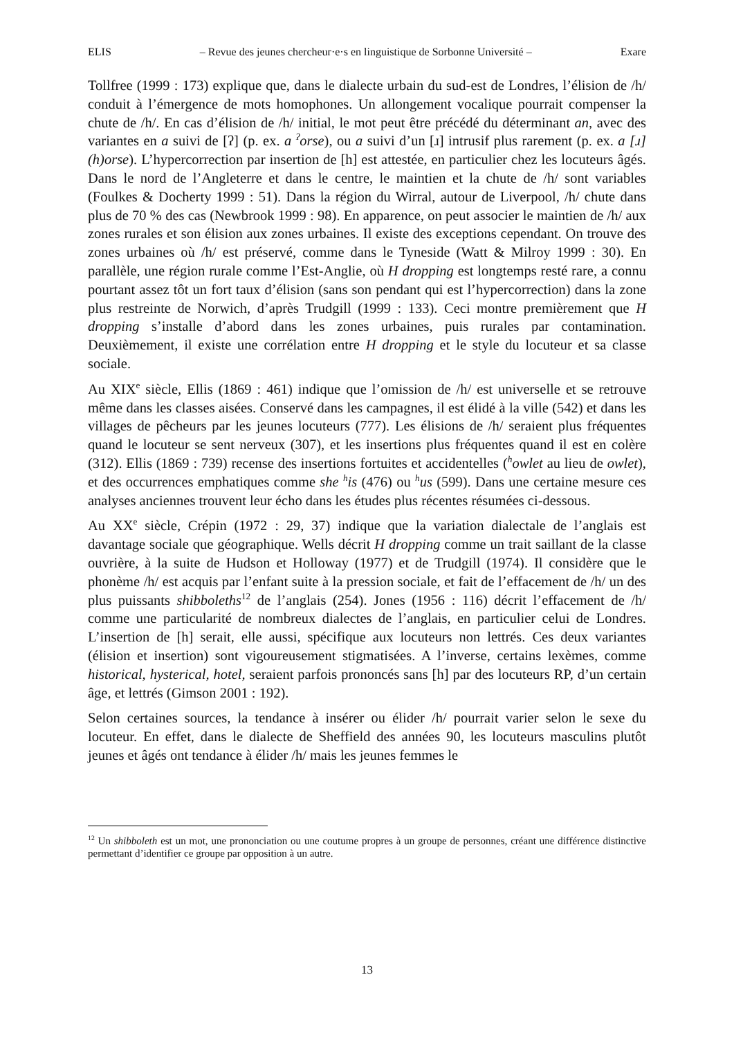ELIS – Revue des jeunes chercheur·e·s en linguistique de Sorbonne Université – Exare
Tollfree (1999 : 173) explique que, dans le dialecte urbain du sud-est de Londres, l’élision de /h/ conduit à l’émergence de mots homophones. Un allongement vocalique pourrait compenser la chute de /h/. En cas d’élision de /h/ initial, le mot peut être précédé du déterminant an, avec des variantes en a suivi de [ʔ] (p. ex. a <sup>ʔ</sup>orse), ou a suivi d’un [ɹ] intrusif plus rarement (p. ex. a [ɹ] (h)orse). L’hypercorrection par insertion de [h] est attestée, en particulier chez les locuteurs âgés. Dans le nord de l’Angleterre et dans le centre, le maintien et la chute de /h/ sont variables (Foulkes & Docherty 1999 : 51). Dans la région du Wirral, autour de Liverpool, /h/ chute dans plus de 70 % des cas (Newbrook 1999 : 98). En apparence, on peut associer le maintien de /h/ aux zones rurales et son élision aux zones urbaines. Il existe des exceptions cependant. On trouve des zones urbaines où /h/ est préservé, comme dans le Tyneside (Watt & Milroy 1999 : 30). En parallèle, une région rurale comme l’Est-Anglie, où H dropping est longtemps resté rare, a connu pourtant assez tôt un fort taux d’élision (sans son pendant qui est l’hypercorrection) dans la zone plus restreinte de Norwich, d’après Trudgill (1999 : 133). Ceci montre premièrement que H dropping s’installe d’abord dans les zones urbaines, puis rurales par contamination. Deuxièmement, il existe une corrélation entre H dropping et le style du locuteur et sa classe sociale.
Au XIX<sup>e</sup> siècle, Ellis (1869 : 461) indique que l’omission de /h/ est universelle et se retrouve même dans les classes aisées. Conservé dans les campagnes, il est élidé à la ville (542) et dans les villages de pêcheurs par les jeunes locuteurs (777). Les élisions de /h/ seraient plus fréquentes quand le locuteur se sent nerveux (307), et les insertions plus fréquentes quand il est en colère (312). Ellis (1869 : 739) recense des insertions fortuites et accidentelles (<sup>h</sup>owlet au lieu de owlet), et des occurrences emphatiques comme she <sup>h</sup>is (476) ou <sup>h</sup>us (599). Dans une certaine mesure ces analyses anciennes trouvent leur écho dans les études plus récentes résumées ci-dessous.
Au XX<sup>e</sup> siècle, Crépin (1972 : 29, 37) indique que la variation dialectale de l’anglais est davantage sociale que géographique. Wells décrit H dropping comme un trait saillant de la classe ouvrière, à la suite de Hudson et Holloway (1977) et de Trudgill (1974). Il considère que le phonème /h/ est acquis par l’enfant suite à la pression sociale, et fait de l’effacement de /h/ un des plus puissants shibboleths<sup>12</sup> de l’anglais (254). Jones (1956 : 116) décrit l’effacement de /h/ comme une particularité de nombreux dialectes de l’anglais, en particulier celui de Londres. L’insertion de [h] serait, elle aussi, spécifique aux locuteurs non lettrés. Ces deux variantes (élision et insertion) sont vigoureusement stigmatisées. A l’inverse, certains lexèmes, comme historical, hysterical, hotel, seraient parfois prononcés sans [h] par des locuteurs RP, d’un certain âge, et lettrés (Gimson 2001 : 192).
Selon certaines sources, la tendance à insérer ou élider /h/ pourrait varier selon le sexe du locuteur. En effet, dans le dialecte de Sheffield des années 90, les locuteurs masculins plutôt jeunes et âgés ont tendance à élider /h/ mais les jeunes femmes le
<sup>12</sup> Un shibboleth est un mot, une prononciation ou une coutume propres à un groupe de personnes, créant une différence distinctive permettant d’identifier ce groupe par opposition à un autre.
13